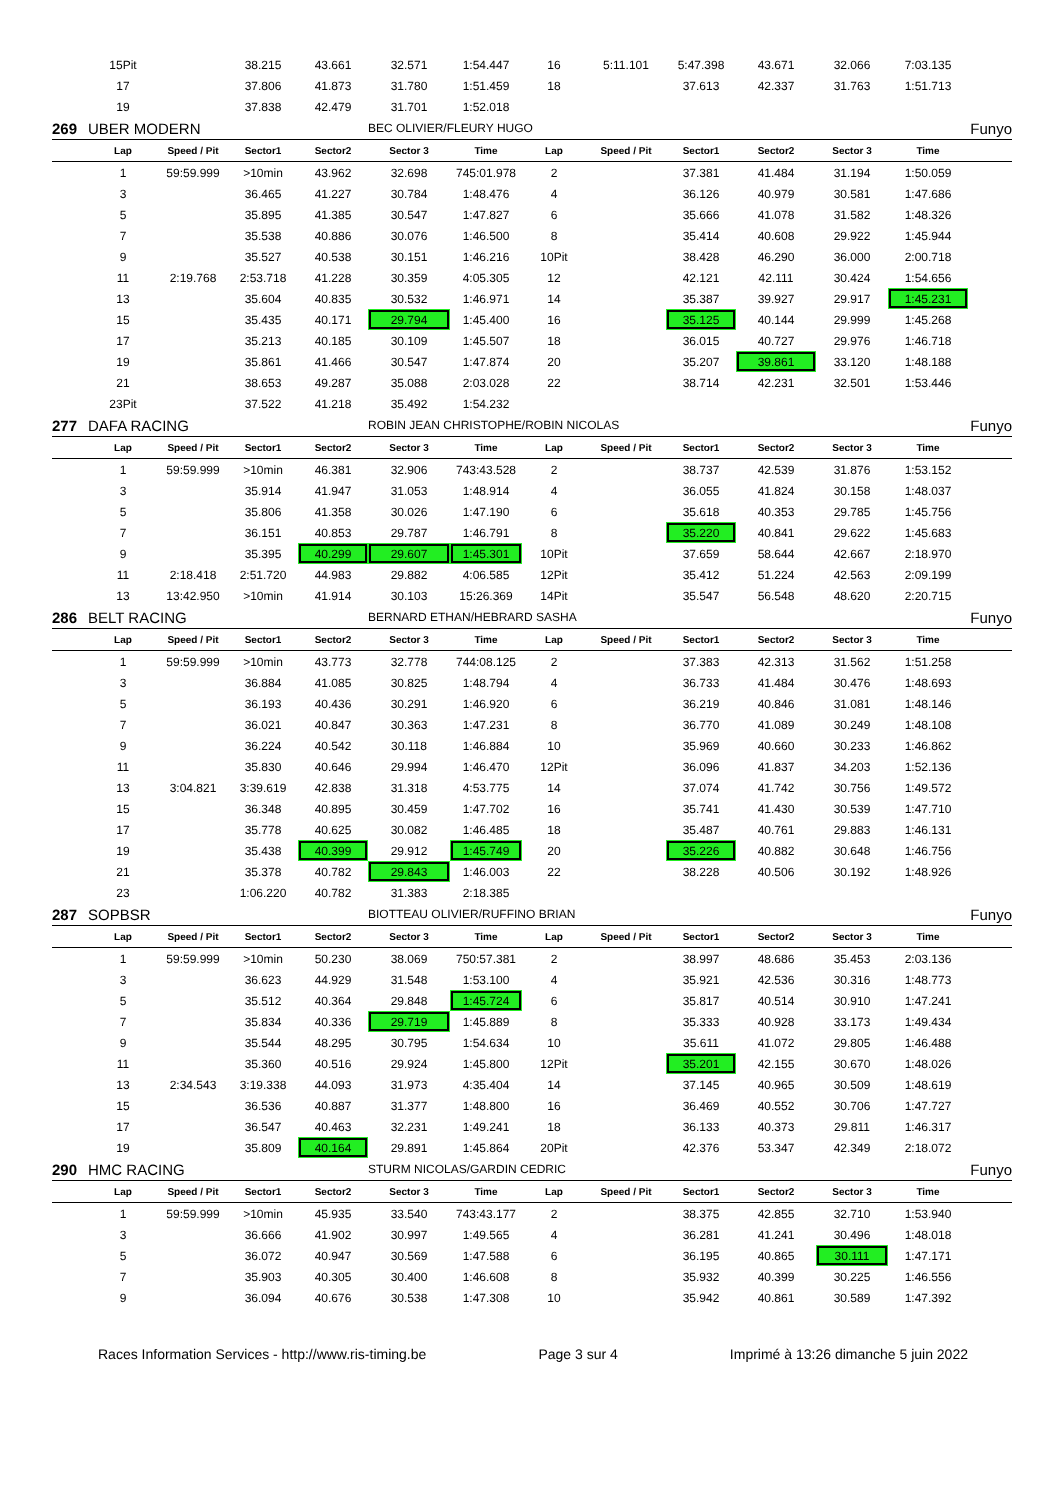| | 15Pit | | 38.215 | 43.661 | 32.571 | 1:54.447 | 16 | 5:11.101 | 5:47.398 | 43.671 | 32.066 | 7:03.135 | |
| | 17 | | 37.806 | 41.873 | 31.780 | 1:51.459 | 18 | | 37.613 | 42.337 | 31.763 | 1:51.713 | |
| | 19 | | 37.838 | 42.479 | 31.701 | 1:52.018 | | | | | | | |
| 269 | UBER MODERN | | | | BEC OLIVIER/FLEURY HUGO | | | | | Funyo | | | |
| | Lap | Speed / Pit | Sector1 | Sector2 | Sector 3 | Time | Lap | Speed / Pit | Sector1 | Sector2 | Sector 3 | Time | |
| | 1 | 59:59.999 | >10min | 43.962 | 32.698 | 745:01.978 | 2 | | 37.381 | 41.484 | 31.194 | 1:50.059 | |
| | 3 | | 36.465 | 41.227 | 30.784 | 1:48.476 | 4 | | 36.126 | 40.979 | 30.581 | 1:47.686 | |
| | 5 | | 35.895 | 41.385 | 30.547 | 1:47.827 | 6 | | 35.666 | 41.078 | 31.582 | 1:48.326 | |
| | 7 | | 35.538 | 40.886 | 30.076 | 1:46.500 | 8 | | 35.414 | 40.608 | 29.922 | 1:45.944 | |
| | 9 | | 35.527 | 40.538 | 30.151 | 1:46.216 | 10Pit | | 38.428 | 46.290 | 36.000 | 2:00.718 | |
| | 11 | 2:19.768 | 2:53.718 | 41.228 | 30.359 | 4:05.305 | 12 | | 42.121 | 42.111 | 30.424 | 1:54.656 | |
| | 13 | | 35.604 | 40.835 | 30.532 | 1:46.971 | 14 | | 35.387 | 39.927 | 29.917 | 1:45.231 | |
| | 15 | | 35.435 | 40.171 | 29.794 | 1:45.400 | 16 | | 35.125 | 40.144 | 29.999 | 1:45.268 | |
| | 17 | | 35.213 | 40.185 | 30.109 | 1:45.507 | 18 | | 36.015 | 40.727 | 29.976 | 1:46.718 | |
| | 19 | | 35.861 | 41.466 | 30.547 | 1:47.874 | 20 | | 35.207 | 39.861 | 33.120 | 1:48.188 | |
| | 21 | | 38.653 | 49.287 | 35.088 | 2:03.028 | 22 | | 38.714 | 42.231 | 32.501 | 1:53.446 | |
| | 23Pit | | 37.522 | 41.218 | 35.492 | 1:54.232 | | | | | | | |
| 277 | DAFA RACING | | | | ROBIN JEAN CHRISTOPHE/ROBIN NICOLAS | | | | | Funyo | | | |
| | Lap | Speed / Pit | Sector1 | Sector2 | Sector 3 | Time | Lap | Speed / Pit | Sector1 | Sector2 | Sector 3 | Time | |
| | 1 | 59:59.999 | >10min | 46.381 | 32.906 | 743:43.528 | 2 | | 38.737 | 42.539 | 31.876 | 1:53.152 | |
| | 3 | | 35.914 | 41.947 | 31.053 | 1:48.914 | 4 | | 36.055 | 41.824 | 30.158 | 1:48.037 | |
| | 5 | | 35.806 | 41.358 | 30.026 | 1:47.190 | 6 | | 35.618 | 40.353 | 29.785 | 1:45.756 | |
| | 7 | | 36.151 | 40.853 | 29.787 | 1:46.791 | 8 | | 35.220 | 40.841 | 29.622 | 1:45.683 | |
| | 9 | | 35.395 | 40.299 | 29.607 | 1:45.301 | 10Pit | | 37.659 | 58.644 | 42.667 | 2:18.970 | |
| | 11 | 2:18.418 | 2:51.720 | 44.983 | 29.882 | 4:06.585 | 12Pit | | 35.412 | 51.224 | 42.563 | 2:09.199 | |
| | 13 | 13:42.950 | >10min | 41.914 | 30.103 | 15:26.369 | 14Pit | | 35.547 | 56.548 | 48.620 | 2:20.715 | |
| 286 | BELT RACING | | | | BERNARD ETHAN/HEBRARD SASHA | | | | | Funyo | | | |
| | Lap | Speed / Pit | Sector1 | Sector2 | Sector 3 | Time | Lap | Speed / Pit | Sector1 | Sector2 | Sector 3 | Time | |
| | 1 | 59:59.999 | >10min | 43.773 | 32.778 | 744:08.125 | 2 | | 37.383 | 42.313 | 31.562 | 1:51.258 | |
| | 3 | | 36.884 | 41.085 | 30.825 | 1:48.794 | 4 | | 36.733 | 41.484 | 30.476 | 1:48.693 | |
| | 5 | | 36.193 | 40.436 | 30.291 | 1:46.920 | 6 | | 36.219 | 40.846 | 31.081 | 1:48.146 | |
| | 7 | | 36.021 | 40.847 | 30.363 | 1:47.231 | 8 | | 36.770 | 41.089 | 30.249 | 1:48.108 | |
| | 9 | | 36.224 | 40.542 | 30.118 | 1:46.884 | 10 | | 35.969 | 40.660 | 30.233 | 1:46.862 | |
| | 11 | | 35.830 | 40.646 | 29.994 | 1:46.470 | 12Pit | | 36.096 | 41.837 | 34.203 | 1:52.136 | |
| | 13 | 3:04.821 | 3:39.619 | 42.838 | 31.318 | 4:53.775 | 14 | | 37.074 | 41.742 | 30.756 | 1:49.572 | |
| | 15 | | 36.348 | 40.895 | 30.459 | 1:47.702 | 16 | | 35.741 | 41.430 | 30.539 | 1:47.710 | |
| | 17 | | 35.778 | 40.625 | 30.082 | 1:46.485 | 18 | | 35.487 | 40.761 | 29.883 | 1:46.131 | |
| | 19 | | 35.438 | 40.399 | 29.912 | 1:45.749 | 20 | | 35.226 | 40.882 | 30.648 | 1:46.756 | |
| | 21 | | 35.378 | 40.782 | 29.843 | 1:46.003 | 22 | | 38.228 | 40.506 | 30.192 | 1:48.926 | |
| | 23 | | 1:06.220 | 40.782 | 31.383 | 2:18.385 | | | | | | | |
| 287 | SOPBSR | | | | BIOTTEAU OLIVIER/RUFFINO BRIAN | | | | | Funyo | | | |
| | Lap | Speed / Pit | Sector1 | Sector2 | Sector 3 | Time | Lap | Speed / Pit | Sector1 | Sector2 | Sector 3 | Time | |
| | 1 | 59:59.999 | >10min | 50.230 | 38.069 | 750:57.381 | 2 | | 38.997 | 48.686 | 35.453 | 2:03.136 | |
| | 3 | | 36.623 | 44.929 | 31.548 | 1:53.100 | 4 | | 35.921 | 42.536 | 30.316 | 1:48.773 | |
| | 5 | | 35.512 | 40.364 | 29.848 | 1:45.724 | 6 | | 35.817 | 40.514 | 30.910 | 1:47.241 | |
| | 7 | | 35.834 | 40.336 | 29.719 | 1:45.889 | 8 | | 35.333 | 40.928 | 33.173 | 1:49.434 | |
| | 9 | | 35.544 | 48.295 | 30.795 | 1:54.634 | 10 | | 35.611 | 41.072 | 29.805 | 1:46.488 | |
| | 11 | | 35.360 | 40.516 | 29.924 | 1:45.800 | 12Pit | | 35.201 | 42.155 | 30.670 | 1:48.026 | |
| | 13 | 2:34.543 | 3:19.338 | 44.093 | 31.973 | 4:35.404 | 14 | | 37.145 | 40.965 | 30.509 | 1:48.619 | |
| | 15 | | 36.536 | 40.887 | 31.377 | 1:48.800 | 16 | | 36.469 | 40.552 | 30.706 | 1:47.727 | |
| | 17 | | 36.547 | 40.463 | 32.231 | 1:49.241 | 18 | | 36.133 | 40.373 | 29.811 | 1:46.317 | |
| | 19 | | 35.809 | 40.164 | 29.891 | 1:45.864 | 20Pit | | 42.376 | 53.347 | 42.349 | 2:18.072 | |
| 290 | HMC RACING | | | | STURM NICOLAS/GARDIN CEDRIC | | | | | Funyo | | | |
| | Lap | Speed / Pit | Sector1 | Sector2 | Sector 3 | Time | Lap | Speed / Pit | Sector1 | Sector2 | Sector 3 | Time | |
| | 1 | 59:59.999 | >10min | 45.935 | 33.540 | 743:43.177 | 2 | | 38.375 | 42.855 | 32.710 | 1:53.940 | |
| | 3 | | 36.666 | 41.902 | 30.997 | 1:49.565 | 4 | | 36.281 | 41.241 | 30.496 | 1:48.018 | |
| | 5 | | 36.072 | 40.947 | 30.569 | 1:47.588 | 6 | | 36.195 | 40.865 | 30.111 | 1:47.171 | |
| | 7 | | 35.903 | 40.305 | 30.400 | 1:46.608 | 8 | | 35.932 | 40.399 | 30.225 | 1:46.556 | |
| | 9 | | 36.094 | 40.676 | 30.538 | 1:47.308 | 10 | | 35.942 | 40.861 | 30.589 | 1:47.392 | |
Races Information Services - http://www.ris-timing.be Page 3 sur 4 Imprimé à 13:26 dimanche 5 juin 2022